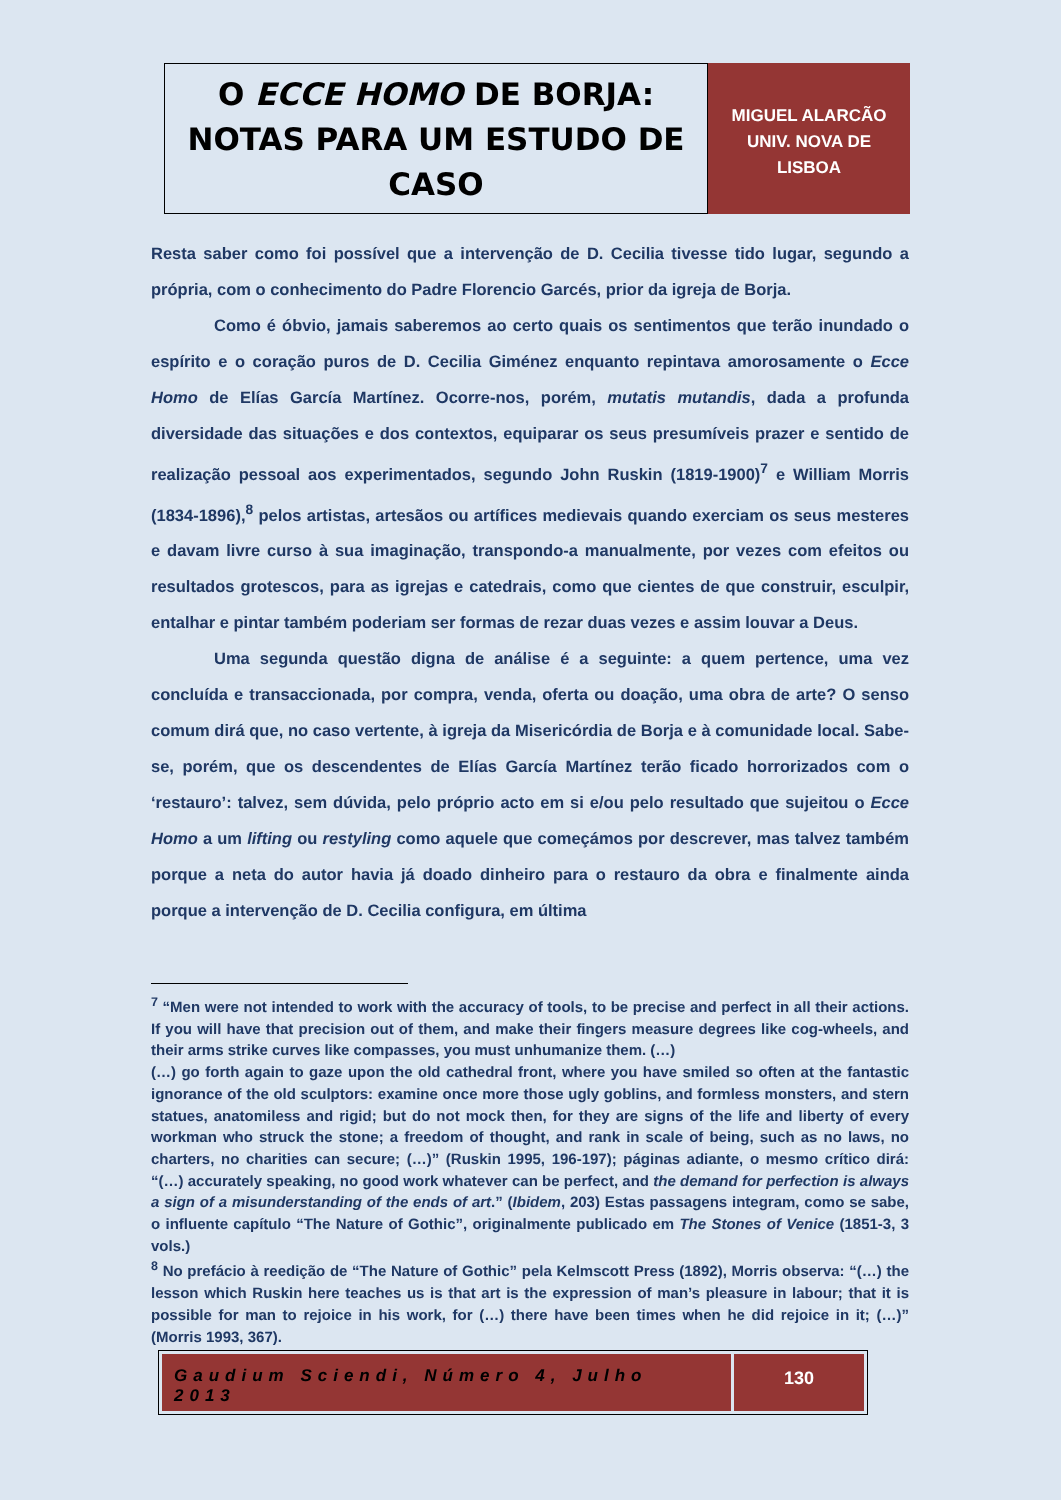O ECCE HOMO DE BORJA:
NOTAS PARA UM ESTUDO DE CASO
MIGUEL ALARCÃO
UNIV. NOVA DE
LISBOA
Resta saber como foi possível que a intervenção de D. Cecilia tivesse tido lugar, segundo a própria, com o conhecimento do Padre Florencio Garcés, prior da igreja de Borja.
Como é óbvio, jamais saberemos ao certo quais os sentimentos que terão inundado o espírito e o coração puros de D. Cecilia Giménez enquanto repintava amorosamente o Ecce Homo de Elías García Martínez. Ocorre-nos, porém, mutatis mutandis, dada a profunda diversidade das situações e dos contextos, equiparar os seus presumíveis prazer e sentido de realização pessoal aos experimentados, segundo John Ruskin (1819-1900)<sup>7</sup> e William Morris (1834-1896),<sup>8</sup> pelos artistas, artesãos ou artífices medievais quando exerciam os seus mesteres e davam livre curso à sua imaginação, transpondo-a manualmente, por vezes com efeitos ou resultados grotescos, para as igrejas e catedrais, como que cientes de que construir, esculpir, entalhar e pintar também poderiam ser formas de rezar duas vezes e assim louvar a Deus.
Uma segunda questão digna de análise é a seguinte: a quem pertence, uma vez concluída e transaccionada, por compra, venda, oferta ou doação, uma obra de arte? O senso comum dirá que, no caso vertente, à igreja da Misericórdia de Borja e à comunidade local. Sabe-se, porém, que os descendentes de Elías García Martínez terão ficado horrorizados com o ‘restauro’: talvez, sem dúvida, pelo próprio acto em si e/ou pelo resultado que sujeitou o Ecce Homo a um lifting ou restyling como aquele que começámos por descrever, mas talvez também porque a neta do autor havia já doado dinheiro para o restauro da obra e finalmente ainda porque a intervenção de D. Cecilia configura, em última
<sup>7</sup> “Men were not intended to work with the accuracy of tools, to be precise and perfect in all their actions. If you will have that precision out of them, and make their fingers measure degrees like cog-wheels, and their arms strike curves like compasses, you must unhumanize them. (…)
(…) go forth again to gaze upon the old cathedral front, where you have smiled so often at the fantastic ignorance of the old sculptors: examine once more those ugly goblins, and formless monsters, and stern statues, anatomiless and rigid; but do not mock then, for they are signs of the life and liberty of every workman who struck the stone; a freedom of thought, and rank in scale of being, such as no laws, no charters, no charities can secure; (…)” (Ruskin 1995, 196-197); páginas adiante, o mesmo crítico dirá: “(…) accurately speaking, no good work whatever can be perfect, and the demand for perfection is always a sign of a misunderstanding of the ends of art.” (Ibidem, 203) Estas passagens integram, como se sabe, o influente capítulo “The Nature of Gothic”, originalmente publicado em The Stones of Venice (1851-3, 3 vols.)
<sup>8</sup> No prefácio à reedição de “The Nature of Gothic” pela Kelmscott Press (1892), Morris observa: “(…) the lesson which Ruskin here teaches us is that art is the expression of man’s pleasure in labour; that it is possible for man to rejoice in his work, for (…) there have been times when he did rejoice in it; (…)” (Morris 1993, 367).
Gaudium Sciendi, Número 4, Julho 2013
130